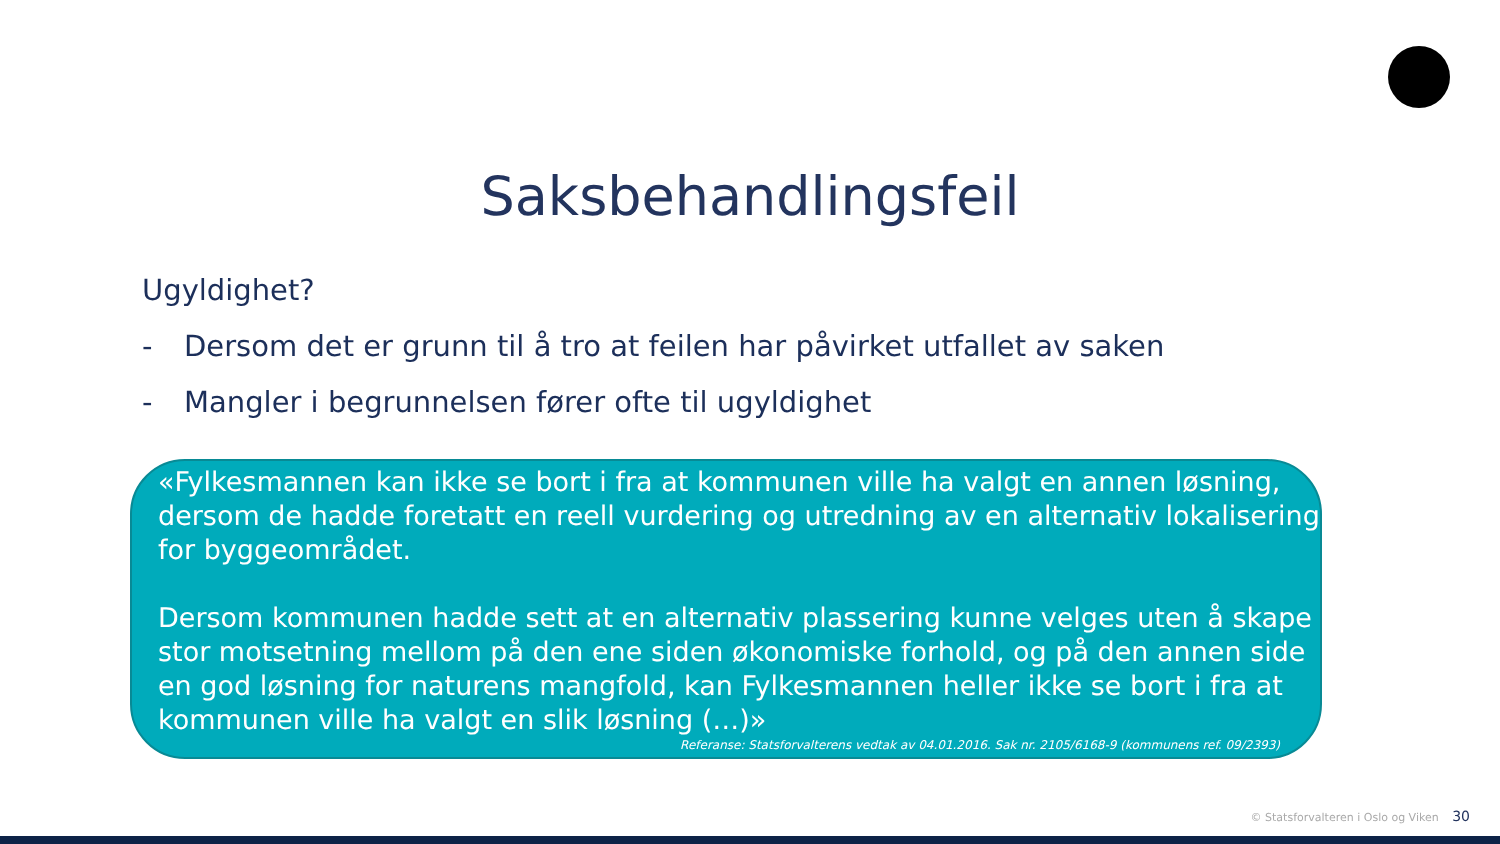Saksbehandlingsfeil
Ugyldighet?
- Dersom det er grunn til å tro at feilen har påvirket utfallet av saken
- Mangler i begrunnelsen fører ofte til ugyldighet
«Fylkesmannen kan ikke se bort i fra at kommunen ville ha valgt en annen løsning, dersom de hadde foretatt en reell vurdering og utredning av en alternativ lokalisering for byggeområdet.
Dersom kommunen hadde sett at en alternativ plassering kunne velges uten å skape stor motsetning mellom på den ene siden økonomiske forhold, og på den annen side en god løsning for naturens mangfold, kan Fylkesmannen heller ikke se bort i fra at kommunen ville ha valgt en slik løsning (…)»
Referanse: Statsforvalterens vedtak av 04.01.2016. Sak nr. 2105/6168-9 (kommunens ref. 09/2393)
© Statsforvalteren i Oslo og Viken 30